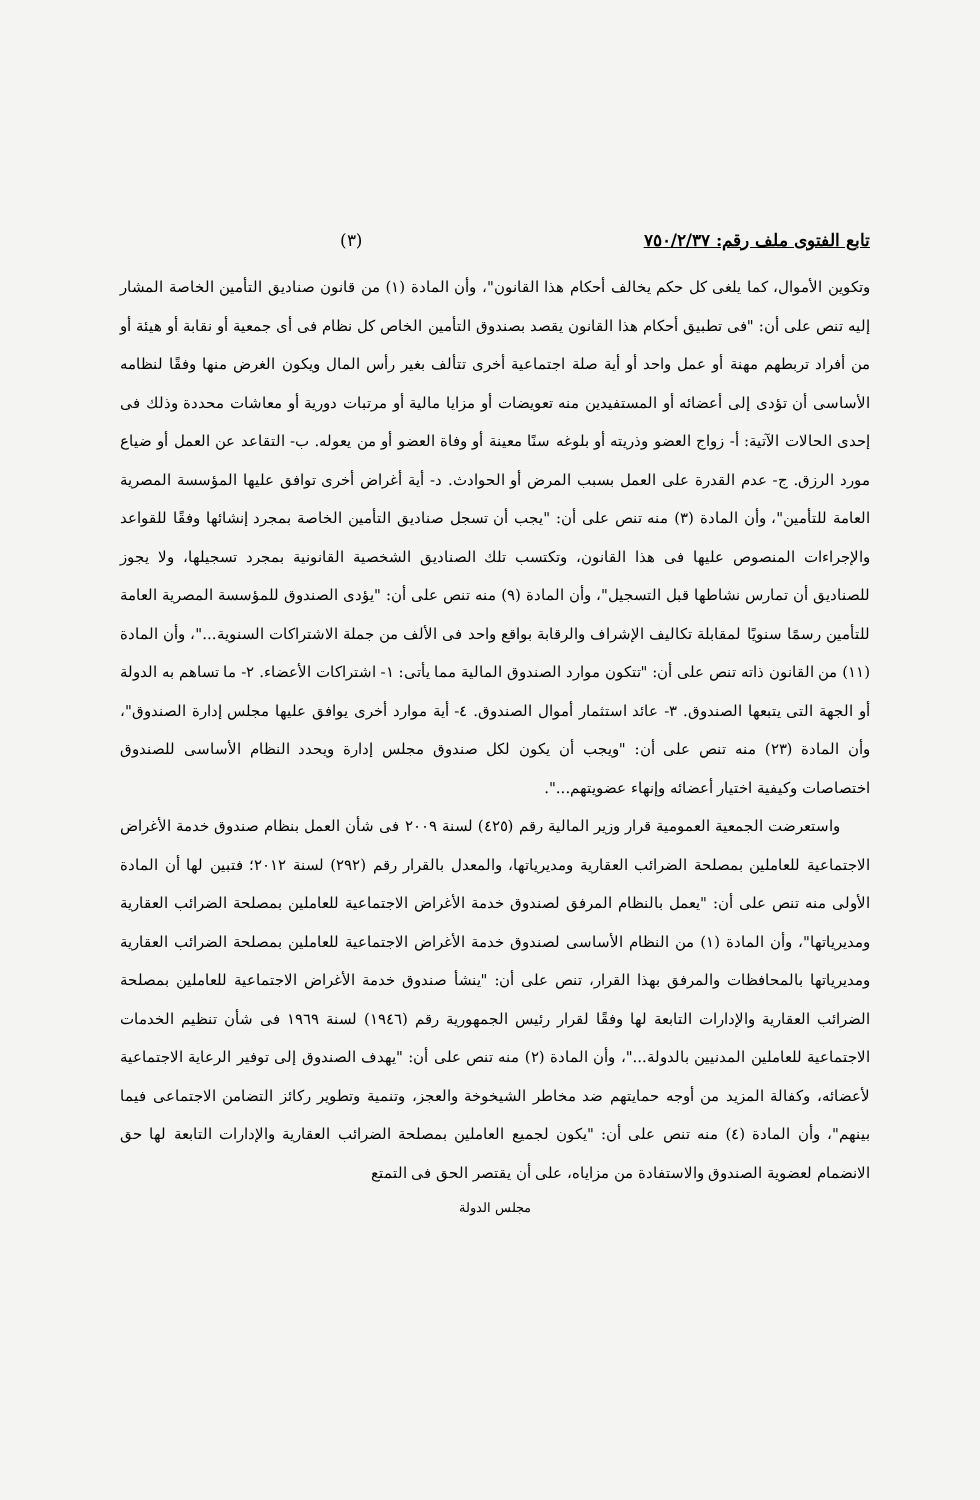تابع الفتوى ملف رقم: ٧٥٠/٢/٣٧ (٣)
وتكوين الأموال، كما يلغى كل حكم يخالف أحكام هذا القانون"، وأن المادة (١) من قانون صناديق التأمين الخاصة المشار إليه تنص على أن: "فى تطبيق أحكام هذا القانون يقصد بصندوق التأمين الخاص كل نظام فى أى جمعية أو نقابة أو هيئة أو من أفراد تربطهم مهنة أو عمل واحد أو أية صلة اجتماعية أخرى تتألف بغير رأس المال ويكون الغرض منها وفقًا لنظامه الأساسى أن تؤدى إلى أعضائه أو المستفيدين منه تعويضات أو مزايا مالية أو مرتبات دورية أو معاشات محددة وذلك فى إحدى الحالات الآتية: أ- زواج العضو وذريته أو بلوغه سنًا معينة أو وفاة العضو أو من يعوله. ب- التقاعد عن العمل أو ضياع مورد الرزق. ج- عدم القدرة على العمل بسبب المرض أو الحوادث. د- أية أغراض أخرى توافق عليها المؤسسة المصرية العامة للتأمين"، وأن المادة (٣) منه تنص على أن: "يجب أن تسجل صناديق التأمين الخاصة بمجرد إنشائها وفقًا للقواعد والإجراءات المنصوص عليها فى هذا القانون، وتكتسب تلك الصناديق الشخصية القانونية بمجرد تسجيلها، ولا يجوز للصناديق أن تمارس نشاطها قبل التسجيل"، وأن المادة (٩) منه تنص على أن: "يؤدى الصندوق للمؤسسة المصرية العامة للتأمين رسمًا سنويًا لمقابلة تكاليف الإشراف والرقابة بواقع واحد فى الألف من جملة الاشتراكات السنوية..."، وأن المادة (١١) من القانون ذاته تنص على أن: "تتكون موارد الصندوق المالية مما يأتى: ١- اشتراكات الأعضاء. ٢- ما تساهم به الدولة أو الجهة التى يتبعها الصندوق. ٣- عائد استثمار أموال الصندوق. ٤- أية موارد أخرى يوافق عليها مجلس إدارة الصندوق"، وأن المادة (٢٣) منه تنص على أن: "ويجب أن يكون لكل صندوق مجلس إدارة ويحدد النظام الأساسى للصندوق اختصاصات وكيفية اختيار أعضائه وإنهاء عضويتهم...".
واستعرضت الجمعية العمومية قرار وزير المالية رقم (٤٢٥) لسنة ٢٠٠٩ فى شأن العمل بنظام صندوق خدمة الأغراض الاجتماعية للعاملين بمصلحة الضرائب العقارية ومديرياتها، والمعدل بالقرار رقم (٢٩٢) لسنة ٢٠١٢؛ فتبين لها أن المادة الأولى منه تنص على أن: "يعمل بالنظام المرفق لصندوق خدمة الأغراض الاجتماعية للعاملين بمصلحة الضرائب العقارية ومديرياتها"، وأن المادة (١) من النظام الأساسى لصندوق خدمة الأغراض الاجتماعية للعاملين بمصلحة الضرائب العقارية ومديرياتها بالمحافظات والمرفق بهذا القرار، تنص على أن: "ينشأ صندوق خدمة الأغراض الاجتماعية للعاملين بمصلحة الضرائب العقارية والإدارات التابعة لها وفقًا لقرار رئيس الجمهورية رقم (١٩٤٦) لسنة ١٩٦٩ فى شأن تنظيم الخدمات الاجتماعية للعاملين المدنيين بالدولة..."، وأن المادة (٢) منه تنص على أن: "يهدف الصندوق إلى توفير الرعاية الاجتماعية لأعضائه، وكفالة المزيد من أوجه حمايتهم ضد مخاطر الشيخوخة والعجز، وتنمية وتطوير ركائز التضامن الاجتماعى فيما بينهم"، وأن المادة (٤) منه تنص على أن: "يكون لجميع العاملين بمصلحة الضرائب العقارية والإدارات التابعة لها حق الانضمام لعضوية الصندوق والاستفادة من مزاياه، على أن يقتصر الحق فى التمتع
مجلس الدولة